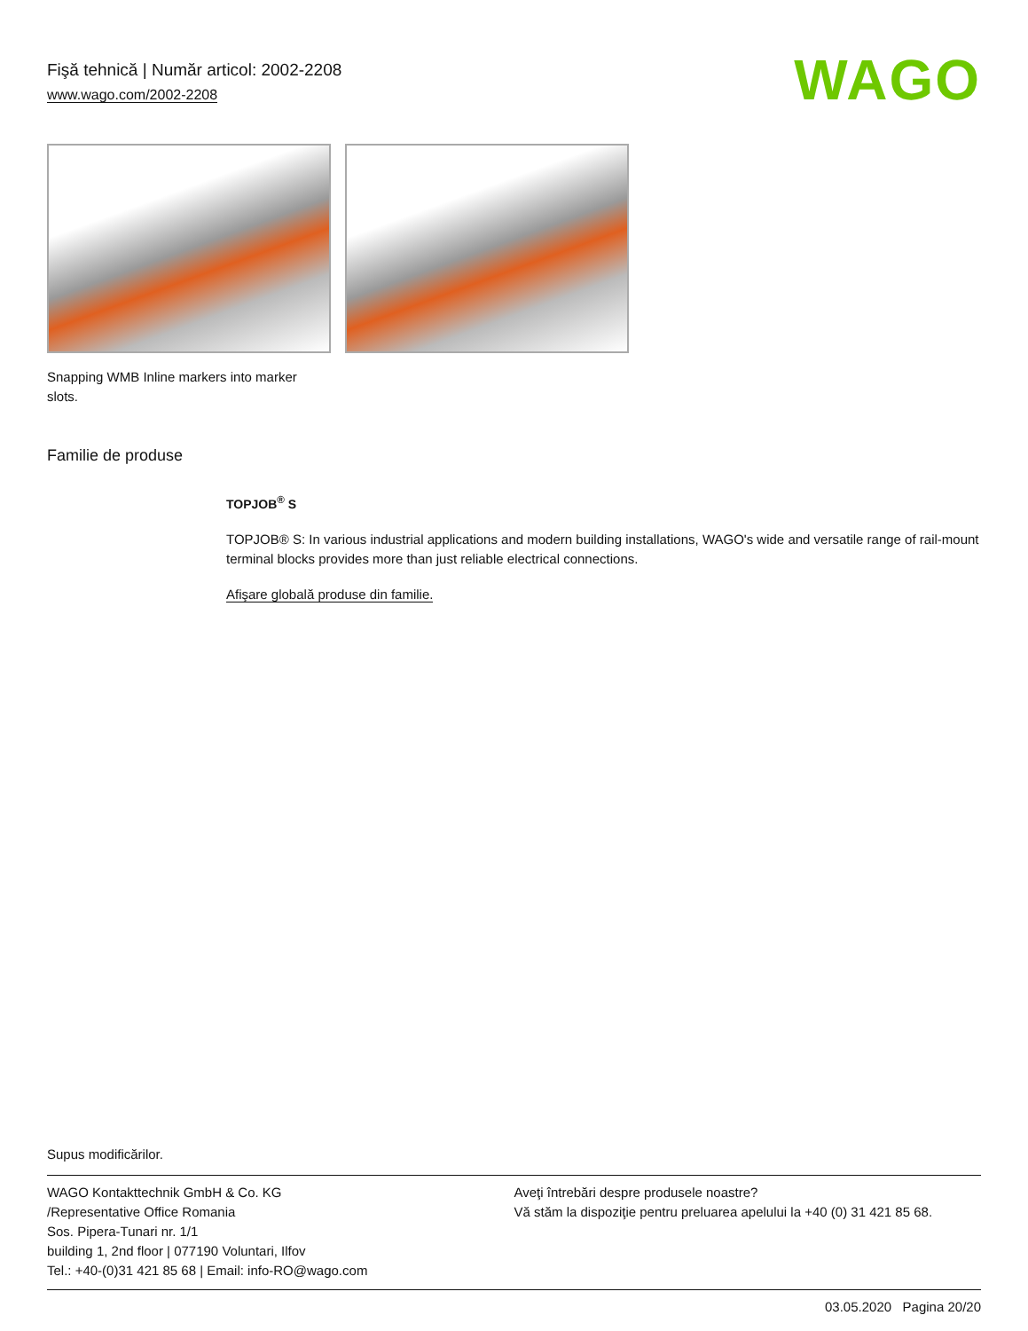Fişă tehnică | Număr articol: 2002-2208
www.wago.com/2002-2208
WAGO
Snapping WMB Inline markers into marker slots.
Familie de produse
TOPJOB<sup>®</sup> S
TOPJOB® S: In various industrial applications and modern building installations, WAGO's wide and versatile range of rail-mount terminal blocks provides more than just reliable electrical connections.
Afişare globală produse din familie.
Supus modificărilor.
WAGO Kontakttechnik GmbH & Co. KG
/Representative Office Romania
Sos. Pipera-Tunari nr. 1/1
building 1, 2nd floor | 077190 Voluntari, Ilfov
Tel.: +40-(0)31 421 85 68 | Email: info-RO@wago.com
Aveţi întrebări despre produsele noastre?
Vă stăm la dispoziţie pentru preluarea apelului la +40 (0) 31 421 85 68.
03.05.2020 Pagina 20/20